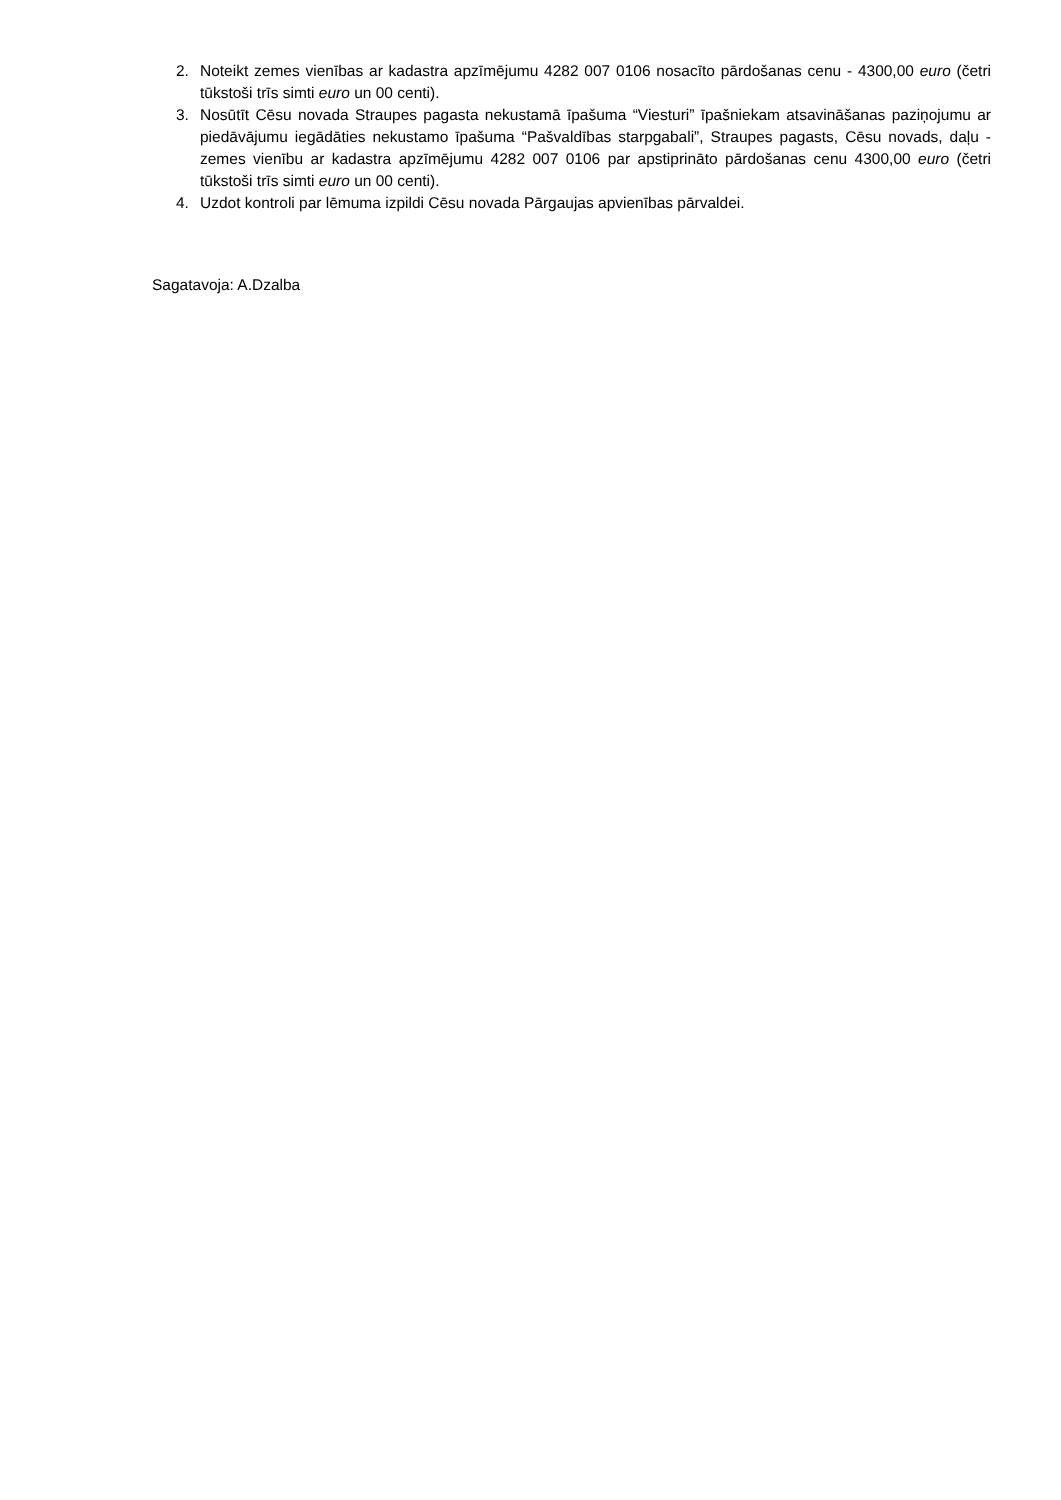2. Noteikt zemes vienības ar kadastra apzīmējumu 4282 007 0106 nosacīto pārdošanas cenu - 4300,00 euro (četri tūkstoši trīs simti euro un 00 centi).
3. Nosūtīt Cēsu novada Straupes pagasta nekustamā īpašuma “Viesturi” īpašniekam atsavināšanas paziņojumu ar piedāvājumu iegādāties nekustamo īpašuma “Pašvaldības starpgabali”, Straupes pagasts, Cēsu novads, daļu - zemes vienību ar kadastra apzīmējumu 4282 007 0106 par apstiprināto pārdošanas cenu 4300,00 euro (četri tūkstoši trīs simti euro un 00 centi).
4. Uzdot kontroli par lēmuma izpildi Cēsu novada Pārgaujas apvienības pārvaldei.
Sagatavoja: A.Dzalba